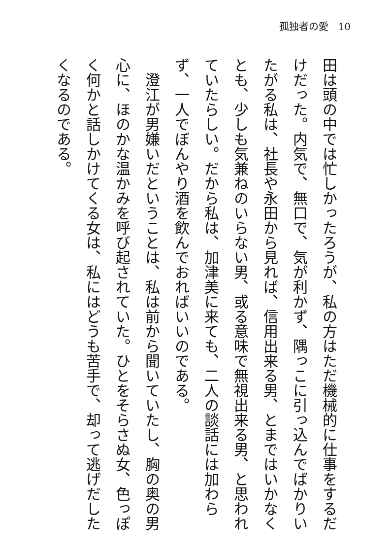孤独者の愛　10
田は頭の中では忙しかったろうが、私の方はただ機械的に仕事をするだけだった。内気で、無口で、気が利かず、隅っこに引っ込んでばかりいたがる私は、社長や永田から見れば、信用出来る男、とまではいかなくとも、少しも気兼ねのいらない男、或る意味で無視出来る男、と思われていたらしい。だから私は、加津美に来ても、二人の談話には加わらず、一人でぼんやり酒を飲んでおればいいのである。
　澄江が男嫌いだということは、私は前から聞いていたし、胸の奥の男心に、ほのかな温かみを呼び起されていた。ひとをそらさぬ女、色っぽく何かと話しかけてくる女は、私にはどうも苦手で、却って逃げだしたくなるのである。